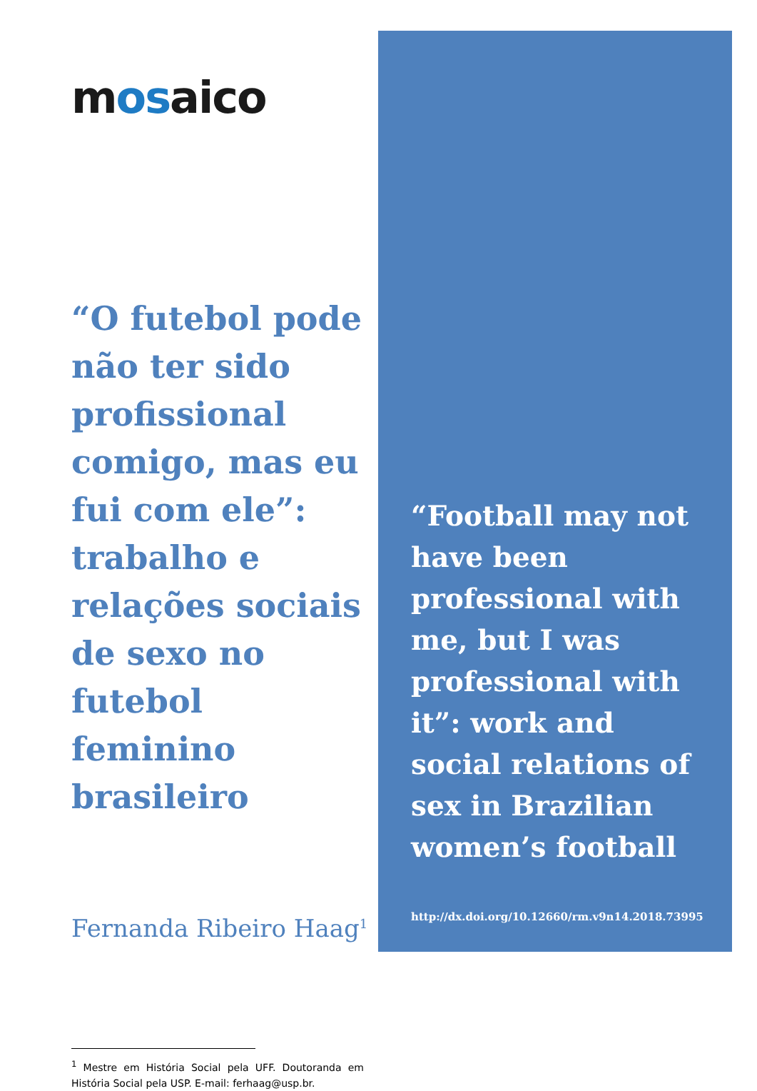mosaico
“O futebol pode não ter sido profissional comigo, mas eu fui com ele”: trabalho e relações sociais de sexo no futebol feminino brasileiro
Fernanda Ribeiro Haag<sup>1</sup>
<sup>1</sup> Mestre em História Social pela UFF. Doutoranda em História Social pela USP. E-mail: ferhaag@usp.br.
“Football may not have been professional with me, but I was professional with it”: work and social relations of sex in Brazilian women’s football
http://dx.doi.org/10.12660/rm.v9n14.2018.73995